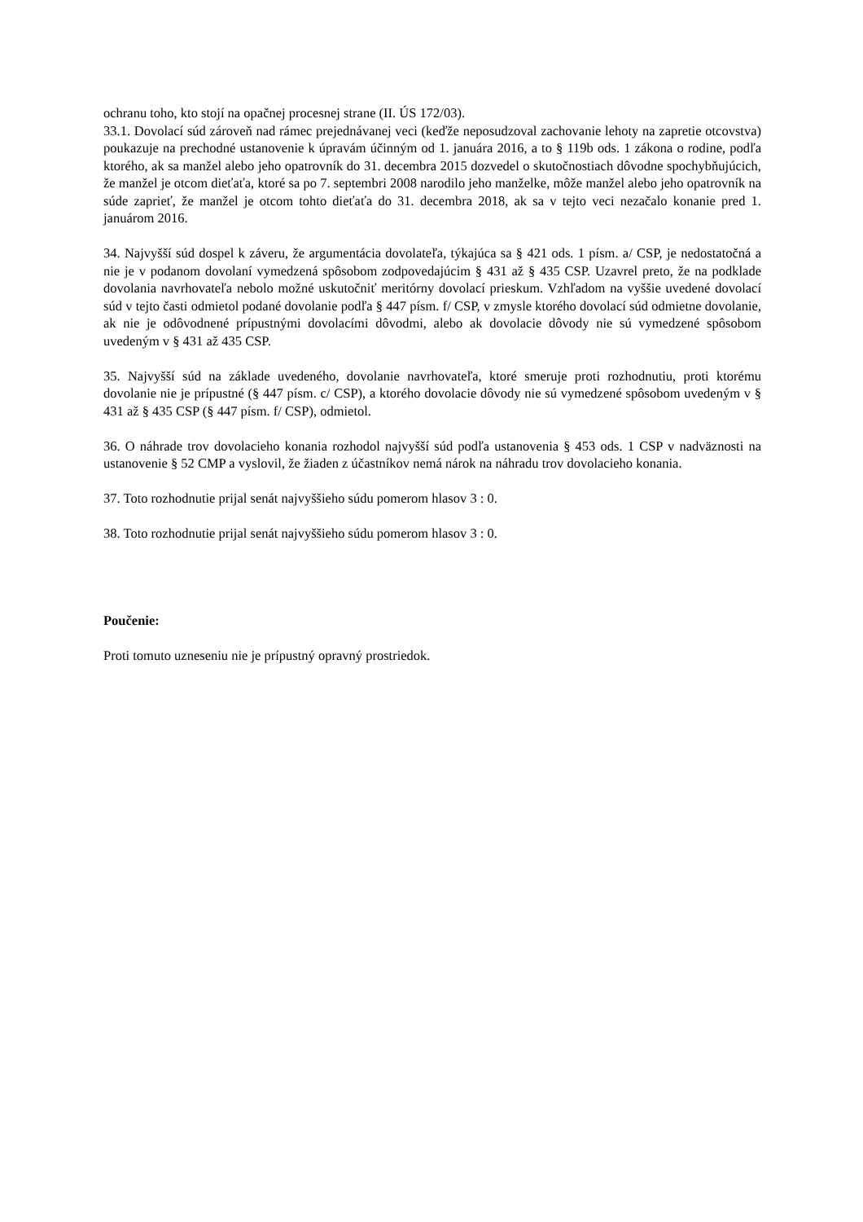ochranu toho, kto stojí na opačnej procesnej strane (II. ÚS 172/03).
33.1. Dovolací súd zároveň nad rámec prejednávanej veci (keďže neposudzoval zachovanie lehoty na zapretie otcovstva) poukazuje na prechodné ustanovenie k úpravám účinným od 1. januára 2016, a to § 119b ods. 1 zákona o rodine, podľa ktorého, ak sa manžel alebo jeho opatrovník do 31. decembra 2015 dozvedel o skutočnostiach dôvodne spochybňujúcich, že manžel je otcom dieťaťa, ktoré sa po 7. septembri 2008 narodilo jeho manželke, môže manžel alebo jeho opatrovník na súde zaprieť, že manžel je otcom tohto dieťaťa do 31. decembra 2018, ak sa v tejto veci nezačalo konanie pred 1. januárom 2016.
34. Najvyšší súd dospel k záveru, že argumentácia dovolateľa, týkajúca sa § 421 ods. 1 písm. a/ CSP, je nedostatočná a nie je v podanom dovolaní vymedzená spôsobom zodpovedajúcim § 431 až § 435 CSP. Uzavrel preto, že na podklade dovolania navrhovateľa nebolo možné uskutočniť meritórny dovolací prieskum. Vzhľadom na vyššie uvedené dovolací súd v tejto časti odmietol podané dovolanie podľa § 447 písm. f/ CSP, v zmysle ktorého dovolací súd odmietne dovolanie, ak nie je odôvodnené prípustnými dovolacími dôvodmi, alebo ak dovolacie dôvody nie sú vymedzené spôsobom uvedeným v § 431 až 435 CSP.
35. Najvyšší súd na základe uvedeného, dovolanie navrhovateľa, ktoré smeruje proti rozhodnutiu, proti ktorému dovolanie nie je prípustné (§ 447 písm. c/ CSP), a ktorého dovolacie dôvody nie sú vymedzené spôsobom uvedeným v § 431 až § 435 CSP (§ 447 písm. f/ CSP), odmietol.
36. O náhrade trov dovolacieho konania rozhodol najvyšší súd podľa ustanovenia § 453 ods. 1 CSP v nadväznosti na ustanovenie § 52 CMP a vyslovil, že žiaden z účastníkov nemá nárok na náhradu trov dovolacieho konania.
37. Toto rozhodnutie prijal senát najvyššieho súdu pomerom hlasov 3 : 0.
38. Toto rozhodnutie prijal senát najvyššieho súdu pomerom hlasov 3 : 0.
Poučenie:
Proti tomuto uzneseniu nie je prípustný opravný prostriedok.